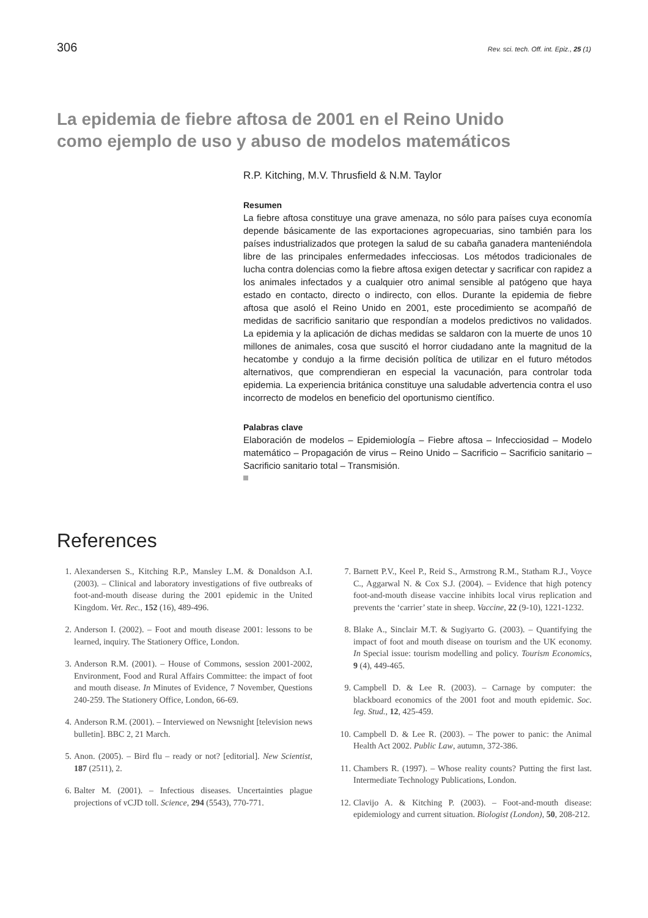306 Rev. sci. tech. Off. int. Epiz., 25 (1)
La epidemia de fiebre aftosa de 2001 en el Reino Unido
como ejemplo de uso y abuso de modelos matemáticos
R.P. Kitching, M.V. Thrusfield & N.M. Taylor
Resumen
La fiebre aftosa constituye una grave amenaza, no sólo para países cuya economía depende básicamente de las exportaciones agropecuarias, sino también para los países industrializados que protegen la salud de su cabaña ganadera manteniéndola libre de las principales enfermedades infecciosas. Los métodos tradicionales de lucha contra dolencias como la fiebre aftosa exigen detectar y sacrificar con rapidez a los animales infectados y a cualquier otro animal sensible al patógeno que haya estado en contacto, directo o indirecto, con ellos. Durante la epidemia de fiebre aftosa que asoló el Reino Unido en 2001, este procedimiento se acompañó de medidas de sacrificio sanitario que respondían a modelos predictivos no validados. La epidemia y la aplicación de dichas medidas se saldaron con la muerte de unos 10 millones de animales, cosa que suscitó el horror ciudadano ante la magnitud de la hecatombe y condujo a la firme decisión política de utilizar en el futuro métodos alternativos, que comprendieran en especial la vacunación, para controlar toda epidemia. La experiencia británica constituye una saludable advertencia contra el uso incorrecto de modelos en beneficio del oportunismo científico.
Palabras clave
Elaboración de modelos – Epidemiología – Fiebre aftosa – Infecciosidad – Modelo matemático – Propagación de virus – Reino Unido – Sacrificio – Sacrificio sanitario – Sacrificio sanitario total – Transmisión.
References
1. Alexandersen S., Kitching R.P., Mansley L.M. & Donaldson A.I. (2003). – Clinical and laboratory investigations of five outbreaks of foot-and-mouth disease during the 2001 epidemic in the United Kingdom. Vet. Rec., 152 (16), 489-496.
2. Anderson I. (2002). – Foot and mouth disease 2001: lessons to be learned, inquiry. The Stationery Office, London.
3. Anderson R.M. (2001). – House of Commons, session 2001-2002, Environment, Food and Rural Affairs Committee: the impact of foot and mouth disease. In Minutes of Evidence, 7 November, Questions 240-259. The Stationery Office, London, 66-69.
4. Anderson R.M. (2001). – Interviewed on Newsnight [television news bulletin]. BBC 2, 21 March.
5. Anon. (2005). – Bird flu – ready or not? [editorial]. New Scientist, 187 (2511), 2.
6. Balter M. (2001). – Infectious diseases. Uncertainties plague projections of vCJD toll. Science, 294 (5543), 770-771.
7. Barnett P.V., Keel P., Reid S., Armstrong R.M., Statham R.J., Voyce C., Aggarwal N. & Cox S.J. (2004). – Evidence that high potency foot-and-mouth disease vaccine inhibits local virus replication and prevents the ‘carrier’ state in sheep. Vaccine, 22 (9-10), 1221-1232.
8. Blake A., Sinclair M.T. & Sugiyarto G. (2003). – Quantifying the impact of foot and mouth disease on tourism and the UK economy. In Special issue: tourism modelling and policy. Tourism Economics, 9 (4), 449-465.
9. Campbell D. & Lee R. (2003). – Carnage by computer: the blackboard economics of the 2001 foot and mouth epidemic. Soc. leg. Stud., 12, 425-459.
10. Campbell D. & Lee R. (2003). – The power to panic: the Animal Health Act 2002. Public Law, autumn, 372-386.
11. Chambers R. (1997). – Whose reality counts? Putting the first last. Intermediate Technology Publications, London.
12. Clavijo A. & Kitching P. (2003). – Foot-and-mouth disease: epidemiology and current situation. Biologist (London), 50, 208-212.